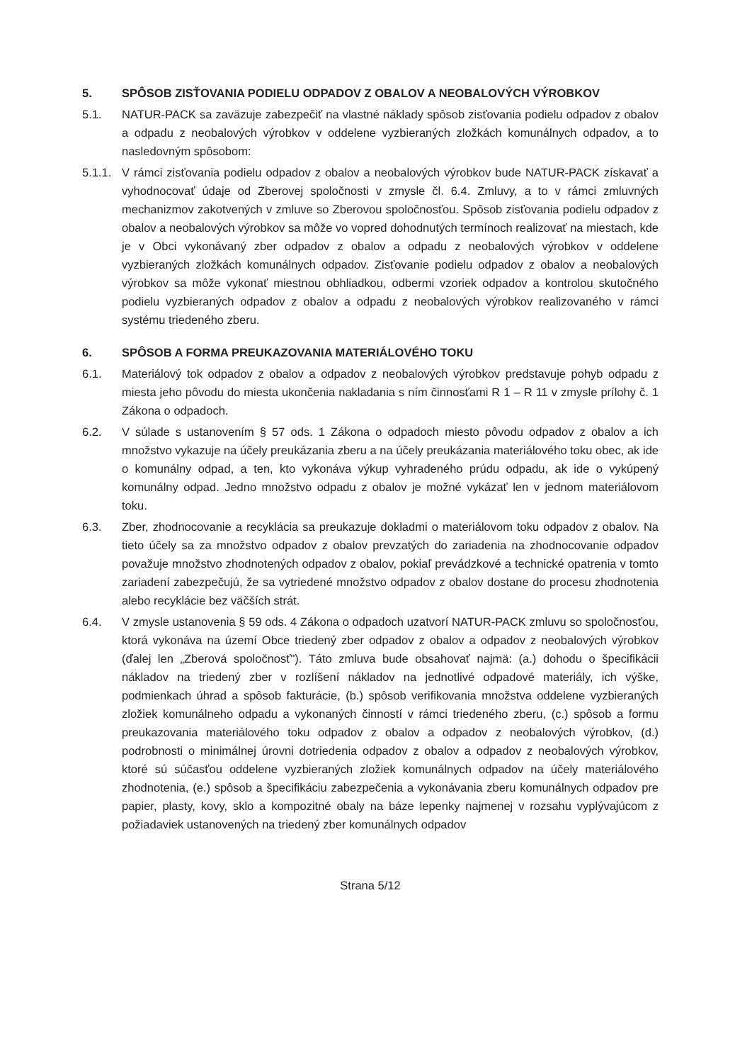5. SPÔSOB ZISŤOVANIA PODIELU ODPADOV Z OBALOV A NEOBALOVÝCH VÝROBKOV
5.1. NATUR-PACK sa zaväzuje zabezpečiť na vlastné náklady spôsob zisťovania podielu odpadov z obalov a odpadu z neobalových výrobkov v oddelene vyzbieraných zložkách komunálnych odpadov, a to nasledovným spôsobom:
5.1.1. V rámci zisťovania podielu odpadov z obalov a neobalových výrobkov bude NATUR-PACK získavať a vyhodnocovať údaje od Zberovej spoločnosti v zmysle čl. 6.4. Zmluvy, a to v rámci zmluvných mechanizmov zakotvených v zmluve so Zberovou spoločnosťou. Spôsob zisťovania podielu odpadov z obalov a neobalových výrobkov sa môže vo vopred dohodnutých termínoch realizovať na miestach, kde je v Obci vykonávaný zber odpadov z obalov a odpadu z neobalových výrobkov v oddelene vyzbieraných zložkách komunálnych odpadov. Zisťovanie podielu odpadov z obalov a neobalových výrobkov sa môže vykonať miestnou obhliadkou, odbermi vzoriek odpadov a kontrolou skutočného podielu vyzbieraných odpadov z obalov a odpadu z neobalových výrobkov realizovaného v rámci systému triedeného zberu.
6. SPÔSOB A FORMA PREUKAZOVANIA MATERIÁLOVÉHO TOKU
6.1. Materiálový tok odpadov z obalov a odpadov z neobalových výrobkov predstavuje pohyb odpadu z miesta jeho pôvodu do miesta ukončenia nakladania s ním činnosťami R 1 – R 11 v zmysle prílohy č. 1 Zákona o odpadoch.
6.2. V súlade s ustanovením § 57 ods. 1 Zákona o odpadoch miesto pôvodu odpadov z obalov a ich množstvo vykazuje na účely preukázania zberu a na účely preukázania materiálového toku obec, ak ide o komunálny odpad, a ten, kto vykonáva výkup vyhradeného prúdu odpadu, ak ide o vykúpený komunálny odpad. Jedno množstvo odpadu z obalov je možné vykázať len v jednom materiálovom toku.
6.3. Zber, zhodnocovanie a recyklácia sa preukazuje dokladmi o materiálovom toku odpadov z obalov. Na tieto účely sa za množstvo odpadov z obalov prevzatých do zariadenia na zhodnocovanie odpadov považuje množstvo zhodnotených odpadov z obalov, pokiaľ prevádzkové a technické opatrenia v tomto zariadení zabezpečujú, že sa vytriedené množstvo odpadov z obalov dostane do procesu zhodnotenia alebo recyklácie bez väčších strát.
6.4. V zmysle ustanovenia § 59 ods. 4 Zákona o odpadoch uzatvorí NATUR-PACK zmluvu so spoločnosťou, ktorá vykonáva na území Obce triedený zber odpadov z obalov a odpadov z neobalových výrobkov (ďalej len „Zberová spoločnosť"). Táto zmluva bude obsahovať najmä: (a.) dohodu o špecifikácii nákladov na triedený zber v rozlíšení nákladov na jednotlivé odpadové materiály, ich výške, podmienkach úhrad a spôsob fakturácie, (b.) spôsob verifikovania množstva oddelene vyzbieraných zložiek komunálneho odpadu a vykonaných činností v rámci triedeného zberu, (c.) spôsob a formu preukazovania materiálového toku odpadov z obalov a odpadov z neobalových výrobkov, (d.) podrobnosti o minimálnej úrovni dotriedenia odpadov z obalov a odpadov z neobalových výrobkov, ktoré sú súčasťou oddelene vyzbieraných zložiek komunálnych odpadov na účely materiálového zhodnotenia, (e.) spôsob a špecifikáciu zabezpečenia a vykonávania zberu komunálnych odpadov pre papier, plasty, kovy, sklo a kompozitné obaly na báze lepenky najmenej v rozsahu vyplývajúcom z požiadaviek ustanovených na triedený zber komunálnych odpadov
Strana 5/12